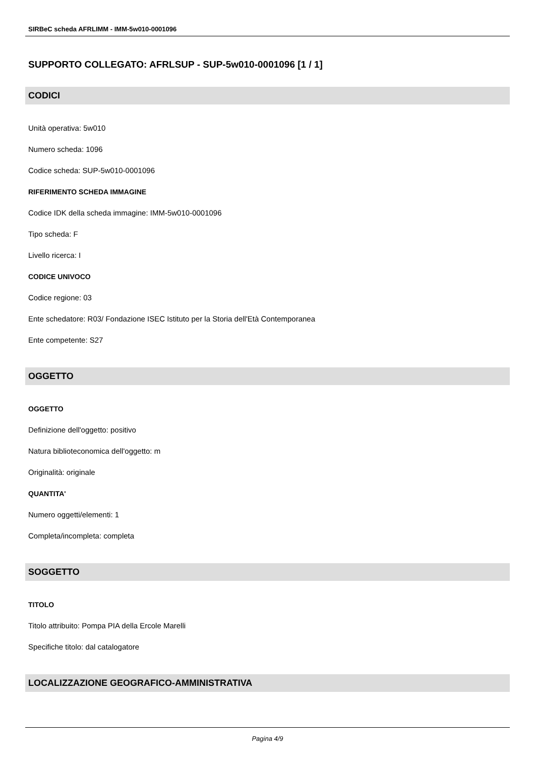SIRBeC scheda AFRLIMM - IMM-5w010-0001096
SUPPORTO COLLEGATO: AFRLSUP - SUP-5w010-0001096 [1 / 1]
CODICI
Unità operativa: 5w010
Numero scheda: 1096
Codice scheda: SUP-5w010-0001096
RIFERIMENTO SCHEDA IMMAGINE
Codice IDK della scheda immagine: IMM-5w010-0001096
Tipo scheda: F
Livello ricerca: I
CODICE UNIVOCO
Codice regione: 03
Ente schedatore: R03/ Fondazione ISEC Istituto per la Storia dell'Età Contemporanea
Ente competente: S27
OGGETTO
OGGETTO
Definizione dell'oggetto: positivo
Natura biblioteconomica dell'oggetto: m
Originalità: originale
QUANTITA'
Numero oggetti/elementi: 1
Completa/incompleta: completa
SOGGETTO
TITOLO
Titolo attribuito: Pompa PIA della Ercole Marelli
Specifiche titolo: dal catalogatore
LOCALIZZAZIONE GEOGRAFICO-AMMINISTRATIVA
Pagina 4/9